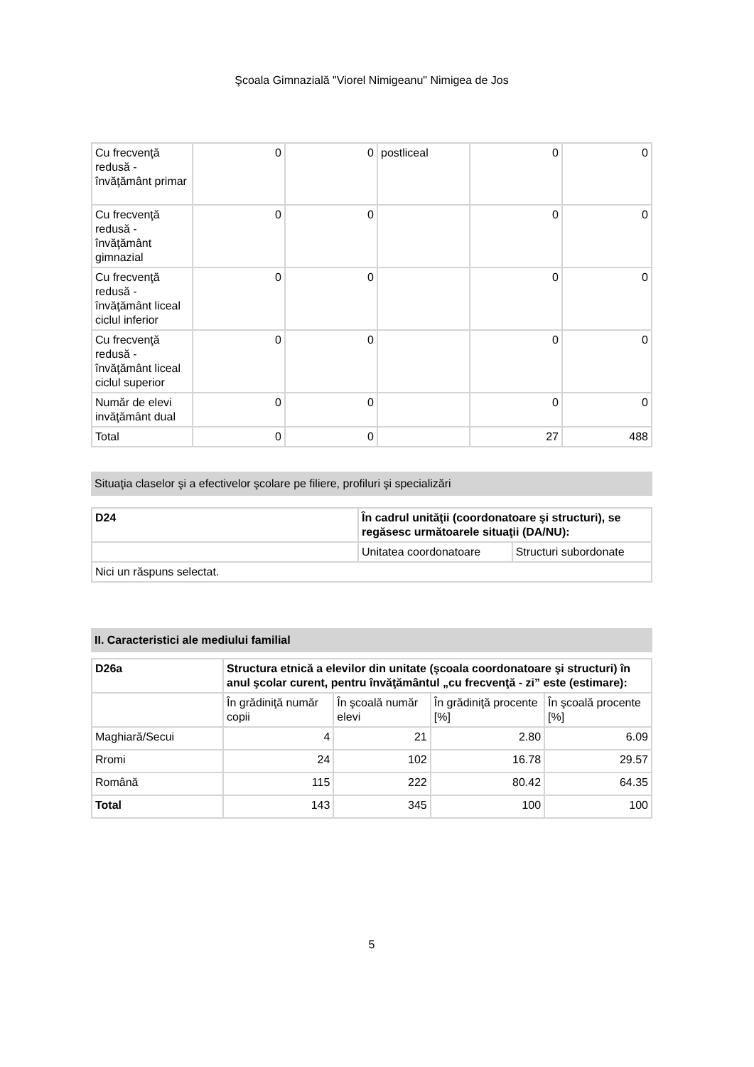Şcoala Gimnazială "Viorel Nimigeanu" Nimigea de Jos
| Cu frecvenţă redusă - învăţământ primar | 0 | 0 | postliceal | 0 | 0 |
| Cu frecvenţă redusă - învăţământ gimnazial | 0 | 0 | | 0 | 0 |
| Cu frecvenţă redusă - învăţământ liceal ciclul inferior | 0 | 0 | | 0 | 0 |
| Cu frecvenţă redusă - învăţământ liceal ciclul superior | 0 | 0 | | 0 | 0 |
| Număr de elevi invăţământ dual | 0 | 0 | | 0 | 0 |
| Total | 0 | 0 | | 27 | 488 |
Situaţia claselor şi a efectivelor şcolare pe filiere, profiluri şi specializări
| D24 | În cadrul unităţii (coordonatoare şi structuri), se regăsesc următoarele situaţii (DA/NU): | |
| --- | --- | --- |
| | Unitatea coordonatoare | Structuri subordonate |
| Nici un răspuns selectat. | | |
II. Caracteristici ale mediului familial
| D26a | Structura etnică a elevilor din unitate (şcoala coordonatoare şi structuri) în anul şcolar curent, pentru învăţământul „cu frecvenţă - zi” este (estimare): | | | |
| --- | --- | --- | --- | --- |
| | În grădiniţă număr copii | În şcoală număr elevi | În grădiniţă procente [%] | În şcoală procente [%] |
| Maghiară/Secui | 4 | 21 | 2.80 | 6.09 |
| Rromi | 24 | 102 | 16.78 | 29.57 |
| Română | 115 | 222 | 80.42 | 64.35 |
| Total | 143 | 345 | 100 | 100 |
5